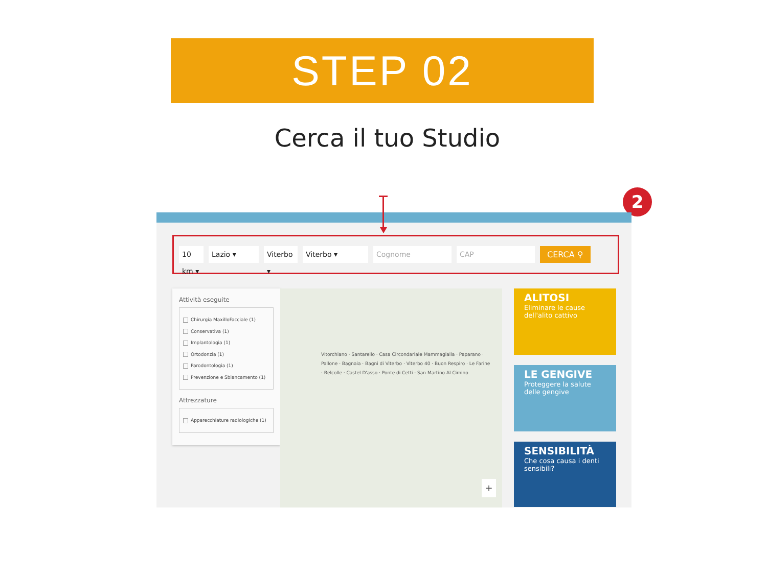STEP 02
Cerca il tuo Studio
2
10 km ▾
Lazio ▾
Viterbo ▾
Viterbo ▾ Cognome CAP CERCA ⚲
Attività eseguite
Chirurgia MaxilloFacciale (1)
Conservativa (1)
Implantologia (1)
Ortodonzia (1)
Parodontologia (1)
Prevenzione e Sbiancamento (1)
Attrezzature
Apparecchiature radiologiche (1)
Vitorchiano · Santarello · Casa Circondariale Mammagialla · Paparano · Pallone · Bagnaia · Bagni di Viterbo · Viterbo 40 · Buon Respiro · Le Farine · Belcolle · Castel D'asso · Ponte di Cetti · San Martino Al Cimino
+
ALITOSI
Eliminare le cause dell'alito cattivo
LE GENGIVE
Proteggere la salute delle gengive
SENSIBILITÀ
Che cosa causa i denti sensibili?